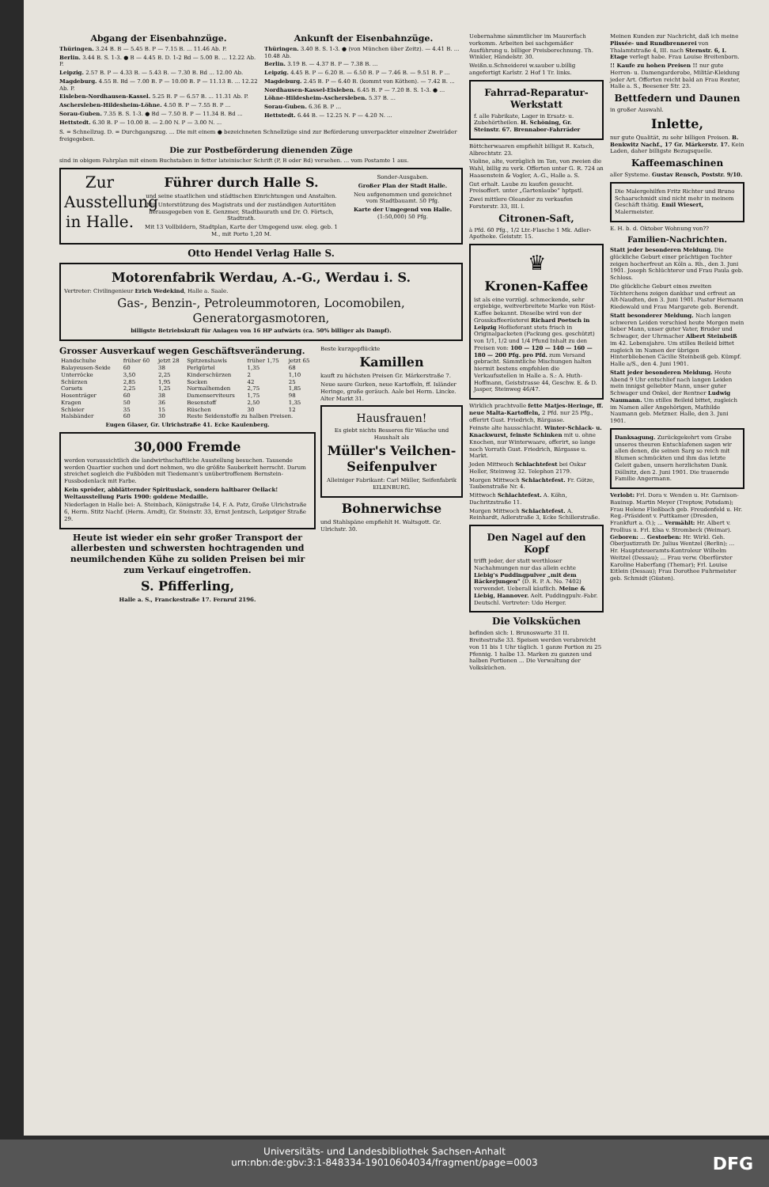Abgang der Eisenbahnzüge.
Thüringen. 3.24 B. B — 5.45 B. P — 7.15 B. ... 11.46 Ab. P.
Berlin. 3.44 B. S. 1-3. ● B — 4.45 B. D. 1-2 Bd — 5.00 B. ... 12.22 Ab. P.
Leipzig. 2.57 B. P — 4.33 B. — 5.43 B. — 7.30 B. Bd ... 12.00 Ab.
Magdeburg. 4.55 B. Bd — 7.00 B. P — 10.00 B. P — 11.13 B. ... 12.22 Ab. P.
Eisleben-Nordhausen-Kassel. 5.25 B. P — 6.57 B. ... 11.31 Ab. P.
Aschersleben-Hildesheim-Löhne. 4.50 B. P — 7.55 B. P ...
Sorau-Guben. 7.35 B. S. 1-3. ● Bd — 7.50 B. P — 11.34 B. Bd ...
Hettstedt. 6.30 B. P — 10.00 B. — 2.00 N. P — 3.00 N. ...
Ankunft der Eisenbahnzüge.
Thüringen. 3.40 B. S. 1-3. ● (von München über Zeitz). — 4.41 B. ... 10.48 Ab.
Berlin. 3.19 B. — 4.37 B. P — 7.38 B. ...
Leipzig. 4.45 B. P — 6.20 B. — 6.50 B. P — 7.46 B. — 9.51 B. P ...
Magdeburg. 2.45 B. P — 6.40 B. (kommt von Köthen). — 7.42 B. ...
Nordhausen-Kassel-Eisleben. 6.45 B. P — 7.20 B. S. 1-3. ● ...
Löhne-Hildesheim-Aschersleben. 5.37 B. ...
Sorau-Guben. 6.36 B. P ...
Hettstedt. 6.44 B. — 12.25 N. P — 4.20 N. ...
S. = Schnellzug. D. = Durchgangszug. ... Die mit einem ● bezeichneten Schnellzüge sind zur Beförderung unverpackter einzelner Zweiräder freigegeben.
Die zur Postbeförderung dienenden Züge
sind in obigem Fahrplan mit einem Buchstaben in fetter lateinischer Schrift (P, B oder Bd) versehen. ... vom Postamte 1 aus.
Zur Ausstellung in Halle.
Führer durch Halle S.
und seine staatlichen und städtischen Einrichtungen und Anstalten.
Mit Unterstützung des Magistrats und der zuständigen Autoritäten herausgegeben von E. Genzmer, Stadtbaurath und Dr. O. Förtsch, Stadtrath.
Mit 13 Vollbildern, Stadtplan, Karte der Umgegend usw. eleg. geb. 1 M., mit Porto 1,20 M.
Sonder-Ausgaben.
Großer Plan der Stadt Halle.
Neu aufgenommen und gezeichnet vom Stadtbauamt. 50 Pfg.
Karte der Umgegend von Halle. (1:50,000) 50 Pfg.
Otto Hendel Verlag Halle S.
Motorenfabrik Werdau, A.-G., Werdau i. S.
Vertreter: Civilingenieur Erich Wedekind, Halle a. Saale.
Gas-, Benzin-, Petroleummotoren, Locomobilen, Generatorgasmotoren,
billigste Betriebskraft für Anlagen von 16 HP aufwärts (ca. 50% billiger als Dampf).
Grosser Ausverkauf wegen Geschäftsveränderung.
| Handschuhe | früher 60 | jetzt 28 | Spitzenshawls | früher 1,75 | jetzt 65 |
| Balayeusen-Seide | 60 | 38 | Perlgürtel | 1,35 | 68 |
| Unterröcke | 3,50 | 2,25 | Kinderschürzen | 2 | 1,10 |
| Schürzen | 2,85 | 1,95 | Socken | 42 | 25 |
| Corsets | 2,25 | 1,25 | Normalhemden | 2,75 | 1,85 |
| Hosenträger | 60 | 38 | Damenserviteurs | 1,75 | 98 |
| Kragen | 50 | 36 | Besenstoff | 2,50 | 1,35 |
| Schleier | 35 | 15 | Rüschen | 30 | 12 |
| Halsbänder | 60 | 30 | Reste Seidenstoffe zu halben Preisen. | | |
Eugen Glaser, Gr. Ulrichstraße 41. Ecke Kaulenberg.
30,000 Fremde
werden voraussichtlich die landwirthschaftliche Ausstellung besuchen. Tausende werden Quartier suchen und dort nehmen, wo die größte Sauberkeit herrscht. Darum streichet sogleich die Fußböden mit Tiedemann's unübertroffenem Bernstein-Fussbodenlack mit Farbe.
Kein spröder, abblätternder Spirituslack, sondern haltbarer Oellack! Weltausstellung Paris 1900: goldene Medaille.
Niederlagen in Halle bei: A. Steinbach, Königstraße 14, F. A. Patz, Große Ulrichstraße 6, Herm. Stitz Nachf. (Herm. Arndt), Gr. Steinstr. 33, Ernst Jentzsch, Leipziger Straße 29.
Heute ist wieder ein sehr großer Transport der allerbesten und schwersten hochtragenden und neumilchenden Kühe zu soliden Preisen bei mir zum Verkauf eingetroffen.
S. Pfifferling,
Halle a. S., Franckestraße 17. Fernruf 2196.
Beste kurzgepflückte
Kamillen
kauft zu höchsten Preisen Gr. Märkerstraße 7.
Neue saure Gurken, neue Kartoffeln, ff. Isländer Heringe, große geräuch. Aale bei Herm. Lincke. Alter Markt 31.
Hausfrauen!
Es giebt nichts Besseres für Wäsche und Haushalt als
Müller's Veilchen-Seifenpulver
Alleiniger Fabrikant: Carl Müller, Seifenfabrik EILENBURG.
Bohnerwichse
und Stahlspäne empfiehlt H. Waltsgott. Gr. Ulrichstr. 30.
Uebernahme sämmtlicher im Maurerfach vorkomm. Arbeiten bei sachgemäßer Ausführung u. billiger Preisberechnung. Th. Winkler, Händelstr. 30.
Weißn.u.Schneiderei w.sauber u.billig angefertigt Karlstr. 2 Hof 1 Tr. links.
Fahrrad-Reparatur-Werkstatt
f. alle Fabrikate, Lager in Ersatz- u. Zubehörtheilen. H. Schöning, Gr. Steinstr. 67. Brennabor-Fahrräder
Böttcherwaaren empfiehlt billigst R. Katsch, Albrechtstr. 23.
Violine, alte, vorzüglich im Ton, von zweien die Wahl, billig zu verk. Offerten unter G. R. 724 an Haasenstein & Vogler, A.-G., Halle a. S.
Gut erhalt. Laube zu kaufen gesucht. Preisoffert. unter „Gartenlaube“ hptpstl.
Zwei mittlere Oleander zu verkaufen Forsterstr. 33, III. l.
Citronen-Saft,
à Pfd. 60 Pfg., 1/2 Ltr.-Flasche 1 Mk. Adler-Apotheke. Geiststr. 15.
♛
Kronen-Kaffee
ist als eine vorzügl. schmeckende, sehr ergiebige, weitverbreitete Marke von Röst-Kaffee bekannt. Dieselbe wird von der Grosskaffeerösterei Richard Poetsch in Leipzig Hoflieferant stets frisch in Originalpacketen (Packung ges. geschützt) von 1/1, 1/2 und 1/4 Pfund Inhalt zu den Preisen von: 100 — 120 — 140 — 160 — 180 — 200 Pfg. pro Pfd. zum Versand gebracht. Sämmtliche Mischungen halten hiermit bestens empfohlen die Verkaufsstellen in Halle a. S.: A. Huth-Hoffmann, Geiststrasse 44, Geschw. E. & D. Jasper, Steinweg 46/47.
Wirklich prachtvolle fette Matjes-Heringe, ff. neue Malta-Kartoffeln, 2 Pfd. nur 25 Pfg., offerirt Gust. Friedrich, Bärgasse.
Feinste alte hausschlacht. Winter-Schlack- u. Knackwurst, feinste Schinken mit u. ohne Knochen, nur Winterwaare, offerirt, so lange noch Vorrath Gust. Friedrich, Bärgasse u. Markt.
Jeden Mittwoch Schlachtefest bei Oskar Heller, Steinweg 32. Telephon 2179.
Morgen Mittwoch Schlachtefest. Fr. Götze, Taubenstraße Nr. 4.
Mittwoch Schlachtefest. A. Köhn, Dachritzstraße 11.
Morgen Mittwoch Schlachtefest. A. Reinhardt, Adlerstraße 3, Ecke Schillerstraße.
Den Nagel auf den Kopf
trifft jeder, der statt werthloser Nachahmungen nur das allein echte Liebig's Puddingpulver „mit dem Bäckerjungen“ (D. R. P. A. No. 7402) verwendet. Ueberall käuflich. Meine & Liebig, Hannover. Aelt. Puddingpulv.-Fabr. Deutschl. Vertreter: Udo Herger.
Die Volksküchen
befinden sich: I. Brunoswarte 31 II. Breitestraße 33. Speisen werden verabreicht von 11 bis 1 Uhr täglich. 1 ganze Portion zu 25 Pfennig. 1 halbe 13. Marken zu ganzen und halben Portionen ... Die Verwaltung der Volksküchen.
Meinen Kunden zur Nachricht, daß ich meine Plissée- und Rundbrennerei von Thalamtstraße 4, III. nach Sternstr. 6, I. Etage verlegt habe. Frau Louise Breitenborn.
!! Kaufe zu hohen Preisen !! nur gute Herren- u. Damengarderobe, Militär-Kleidung jeder Art. Offerten reicht bald an Frau Reuter, Halle a. S., Beesener Str. 23.
Bettfedern und Daunen
in großer Auswahl.
Inlette,
nur gute Qualität, zu sehr billigen Preisen. B. Benkwitz Nachf., 17 Gr. Märkerstr. 17. Kein Laden, daher billigste Bezugsquelle.
Kaffeemaschinen
aller Systeme. Gustav Rensch, Poststr. 9/10.
Die Malergehilfen Fritz Richter und Bruno Schaarschmidt sind nicht mehr in meinem Geschäft thätig. Emil Wiesert, Malermeister.
E. H. b. d. Oktober Wohnung von??
Familien-Nachrichten.
Statt jeder besonderen Meldung. Die glückliche Geburt einer prächtigen Tochter zeigen hocherfreut an Köln a. Rh., den 3. Juni 1901. Joseph Schlüchterer und Frau Paula geb. Schloss.
Die glückliche Geburt eines zweiten Töchterchens zeigen dankbar und erfreut an Alt-Naudten, den 3. Juni 1901. Pastor Hermann Riedewald und Frau Margarete geb. Berendt.
Statt besonderer Meldung. Nach langen schweren Leiden verschied heute Morgen mein lieber Mann, unser guter Vater, Bruder und Schwager, der Uhrmacher Albert Steinbeiß im 42. Lebensjahre. Um stilles Beileid bittet zugleich im Namen der übrigen Hinterbliebenen Cäcilie Steinbeiß geb. Kümpf. Halle a/S., den 4. Juni 1901.
Statt jeder besonderen Meldung. Heute Abend 9 Uhr entschlief nach langen Leiden mein innigst geliebter Mann, unser guter Schwager und Onkel, der Rentner Ludwig Naumann. Um stilles Beileid bittet, zugleich im Namen aller Angehörigen, Mathilde Naumann geb. Metzner. Halle, den 3. Juni 1901.
Danksagung. Zurückgekehrt vom Grabe unseres theuren Entschlafenen sagen wir allen denen, die seinen Sarg so reich mit Blumen schmückten und ihm das letzte Geleit gaben, unsern herzlichsten Dank. Döllnitz, den 2. Juni 1901. Die trauernde Familie Angermann.
Verlobt: Frl. Dora v. Wenden u. Hr. Garnison-Bauinsp. Martin Meyer (Treptow, Potsdam); Frau Helene Fließbach geb. Freudenfeld u. Hr. Reg.-Präsident v. Puttkamer (Dresden, Frankfurt a. O.); ... Vermählt: Hr. Albert v. Prollius u. Frl. Elsa v. Strombeck (Weimar). Geboren: ... Gestorben: Hr. Wirkl. Geh. Oberjustizrath Dr. Julius Wentzel (Berlin); ... Hr. Hauptsteueramts-Kontroleur Wilhelm Weitzel (Dessau); ... Frau verw. Oberförster Karoline Haberfang (Themar); Frl. Louise Eitlein (Dessau); Frau Dorothee Fuhrmeister geb. Schmidt (Güsten).
Universitäts- und Landesbibliothek Sachsen-Anhalt
urn:nbn:de:gbv:3:1-848334-19010604034/fragment/page=0003
DFG